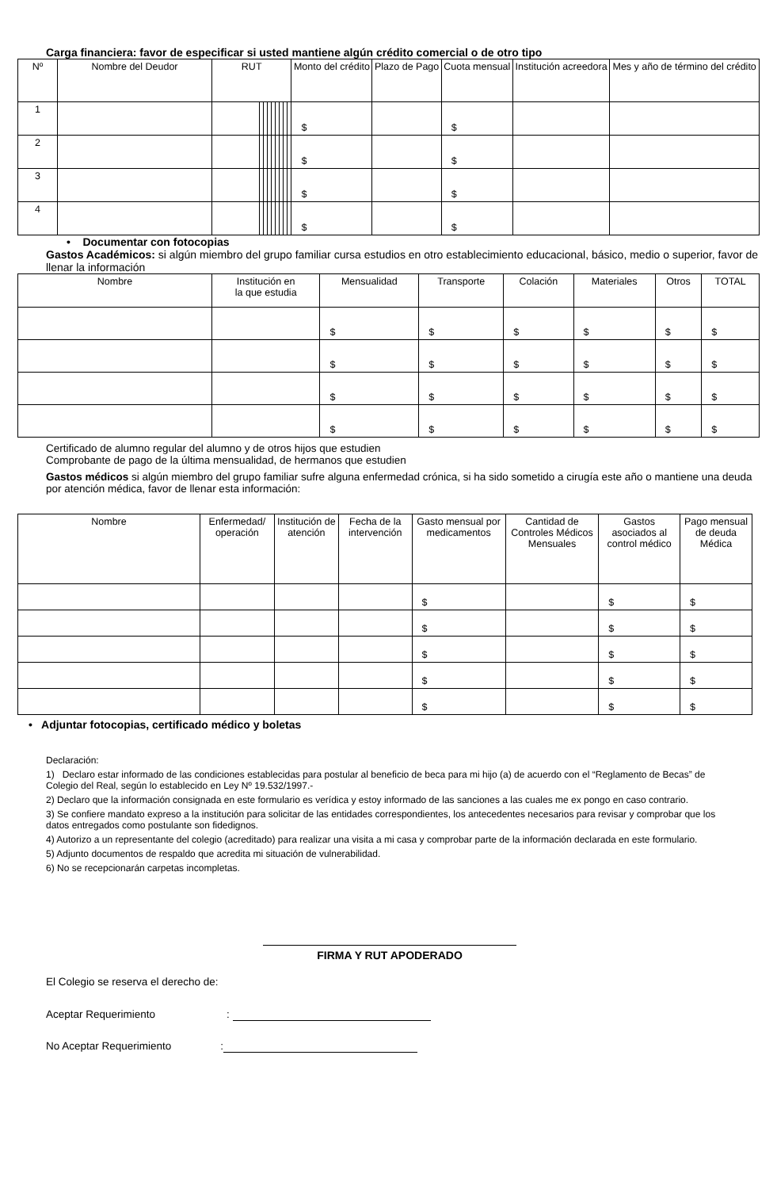Carga financiera: favor de especificar si usted mantiene algún crédito comercial o de otro tipo
| Nº | Nombre del Deudor | RUT | | | | | | | | | Monto del crédito | Plazo de Pago | Cuota mensual | Institución acreedora | Mes y año de término del crédito |
| --- | --- | --- | --- | --- | --- | --- | --- | --- | --- | --- | --- | --- | --- | --- | --- |
| 1 | | | | | | | | | | | $ | | $ | | |
| 2 | | | | | | | | | | | $ | | $ | | |
| 3 | | | | | | | | | | | $ | | $ | | |
| 4 | | | | | | | | | | | $ | | $ | | |
• Documentar con fotocopias
Gastos Académicos: si algún miembro del grupo familiar cursa estudios en otro establecimiento educacional, básico, medio o superior, favor de llenar la información
| Nombre | Institución en la que estudia | Mensualidad | Transporte | Colación | Materiales | Otros | TOTAL |
| --- | --- | --- | --- | --- | --- | --- | --- |
| | | $ | $ | $ | $ | $ | $ |
| | | $ | $ | $ | $ | $ | $ |
| | | $ | $ | $ | $ | $ | $ |
| | | $ | $ | $ | $ | $ | $ |
Certificado de alumno regular del alumno y de otros hijos que estudien
Comprobante de pago de la última mensualidad, de hermanos que estudien
Gastos médicos si algún miembro del grupo familiar sufre alguna enfermedad crónica, si ha sido sometido a cirugía este año o mantiene una deuda por atención médica, favor de llenar esta información:
| Nombre | Enfermedad/ operación | Institución de atención | Fecha de la intervención | Gasto mensual por medicamentos | Cantidad de Controles Médicos Mensuales | Gastos asociados al control médico | Pago mensual de deuda Médica |
| --- | --- | --- | --- | --- | --- | --- | --- |
| | | | | $ | | $ | $ |
| | | | | $ | | $ | $ |
| | | | | $ | | $ | $ |
| | | | | $ | | $ | $ |
| | | | | $ | | $ | $ |
• Adjuntar fotocopias, certificado médico y boletas
Declaración:
1) Declaro estar informado de las condiciones establecidas para postular al beneficio de beca para mi hijo (a) de acuerdo con el “Reglamento de Becas” de Colegio del Real, según lo establecido en Ley Nº 19.532/1997.-
2) Declaro que la información consignada en este formulario es verídica y estoy informado de las sanciones a las cuales me ex pongo en caso contrario.
3) Se confiere mandato expreso a la institución para solicitar de las entidades correspondientes, los antecedentes necesarios para revisar y comprobar que los datos entregados como postulante son fidedignos.
4) Autorizo a un representante del colegio (acreditado) para realizar una visita a mi casa y comprobar parte de la información declarada en este formulario.
5) Adjunto documentos de respaldo que acredita mi situación de vulnerabilidad.
6) No se recepcionarán carpetas incompletas.
FIRMA Y RUT APODERADO
El Colegio se reserva el derecho de:
Aceptar Requerimiento :
No Aceptar Requerimiento :